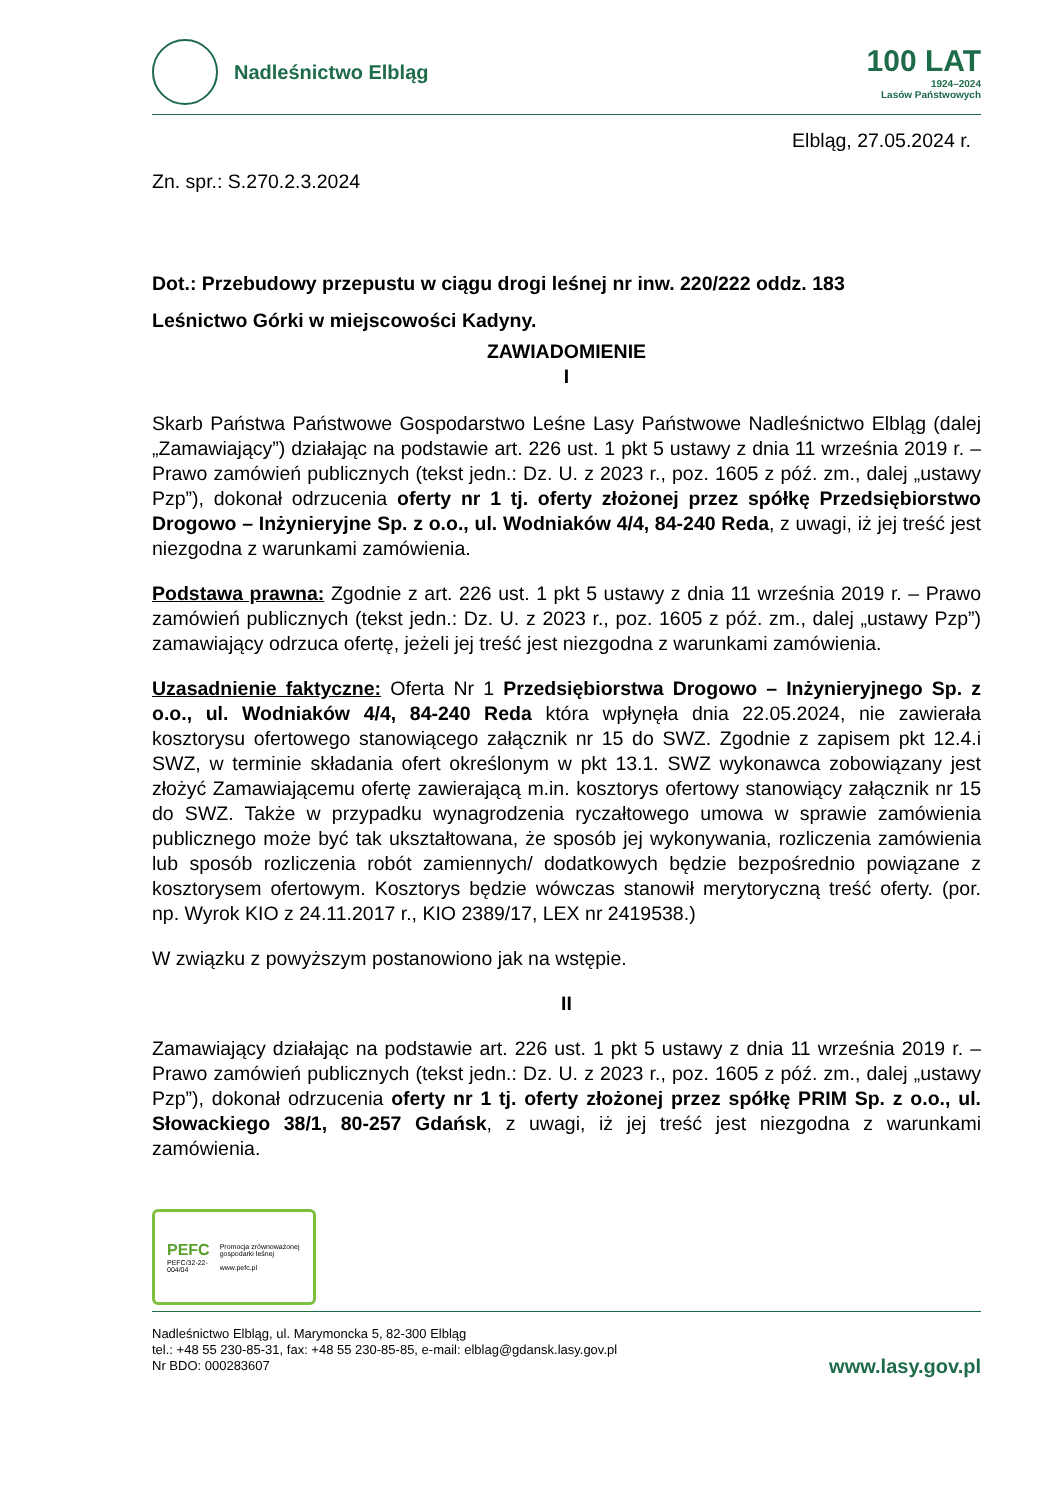Nadleśnictwo Elbląg
100 LAT
1924–2024
Lasów Państwowych
Elbląg, 27.05.2024 r.
Zn. spr.: S.270.2.3.2024
Dot.: Przebudowy przepustu w ciągu drogi leśnej nr inw. 220/222 oddz. 183
Leśnictwo Górki w miejscowości Kadyny.
ZAWIADOMIENIE
I
Skarb Państwa Państwowe Gospodarstwo Leśne Lasy Państwowe Nadleśnictwo Elbląg (dalej „Zamawiający”) działając na podstawie art. 226 ust. 1 pkt 5 ustawy z dnia 11 września 2019 r. – Prawo zamówień publicznych (tekst jedn.: Dz. U. z 2023 r., poz. 1605 z póź. zm., dalej „ustawy Pzp”), dokonał odrzucenia oferty nr 1 tj. oferty złożonej przez spółkę Przedsiębiorstwo Drogowo – Inżynieryjne Sp. z o.o., ul. Wodniaków 4/4, 84-240 Reda, z uwagi, iż jej treść jest niezgodna z warunkami zamówienia.
Podstawa prawna: Zgodnie z art. 226 ust. 1 pkt 5 ustawy z dnia 11 września 2019 r. – Prawo zamówień publicznych (tekst jedn.: Dz. U. z 2023 r., poz. 1605 z póź. zm., dalej „ustawy Pzp”) zamawiający odrzuca ofertę, jeżeli jej treść jest niezgodna z warunkami zamówienia.
Uzasadnienie faktyczne: Oferta Nr 1 Przedsiębiorstwa Drogowo – Inżynieryjnego Sp. z o.o., ul. Wodniaków 4/4, 84-240 Reda która wpłynęła dnia 22.05.2024, nie zawierała kosztorysu ofertowego stanowiącego załącznik nr 15 do SWZ. Zgodnie z zapisem pkt 12.4.i SWZ, w terminie składania ofert określonym w pkt 13.1. SWZ wykonawca zobowiązany jest złożyć Zamawiającemu ofertę zawierającą m.in. kosztorys ofertowy stanowiący załącznik nr 15 do SWZ. Także w przypadku wynagrodzenia ryczałtowego umowa w sprawie zamówienia publicznego może być tak ukształtowana, że sposób jej wykonywania, rozliczenia zamówienia lub sposób rozliczenia robót zamiennych/ dodatkowych będzie bezpośrednio powiązane z kosztorysem ofertowym. Kosztorys będzie wówczas stanowił merytoryczną treść oferty. (por. np. Wyrok KIO z 24.11.2017 r., KIO 2389/17, LEX nr 2419538.)
W związku z powyższym postanowiono jak na wstępie.
II
Zamawiający działając na podstawie art. 226 ust. 1 pkt 5 ustawy z dnia 11 września 2019 r. – Prawo zamówień publicznych (tekst jedn.: Dz. U. z 2023 r., poz. 1605 z póź. zm., dalej „ustawy Pzp”), dokonał odrzucenia oferty nr 1 tj. oferty złożonej przez spółkę PRIM Sp. z o.o., ul. Słowackiego 38/1, 80-257 Gdańsk, z uwagi, iż jej treść jest niezgodna z warunkami zamówienia.
PEFC
PEFC/32-22-004/04
Promocja zrównoważonej gospodarki leśnej
www.pefc.pl
Nadleśnictwo Elbląg, ul. Marymoncka 5, 82-300 Elbląg
tel.: +48 55 230-85-31, fax: +48 55 230-85-85, e-mail: elblag@gdansk.lasy.gov.pl
Nr BDO: 000283607
www.lasy.gov.pl